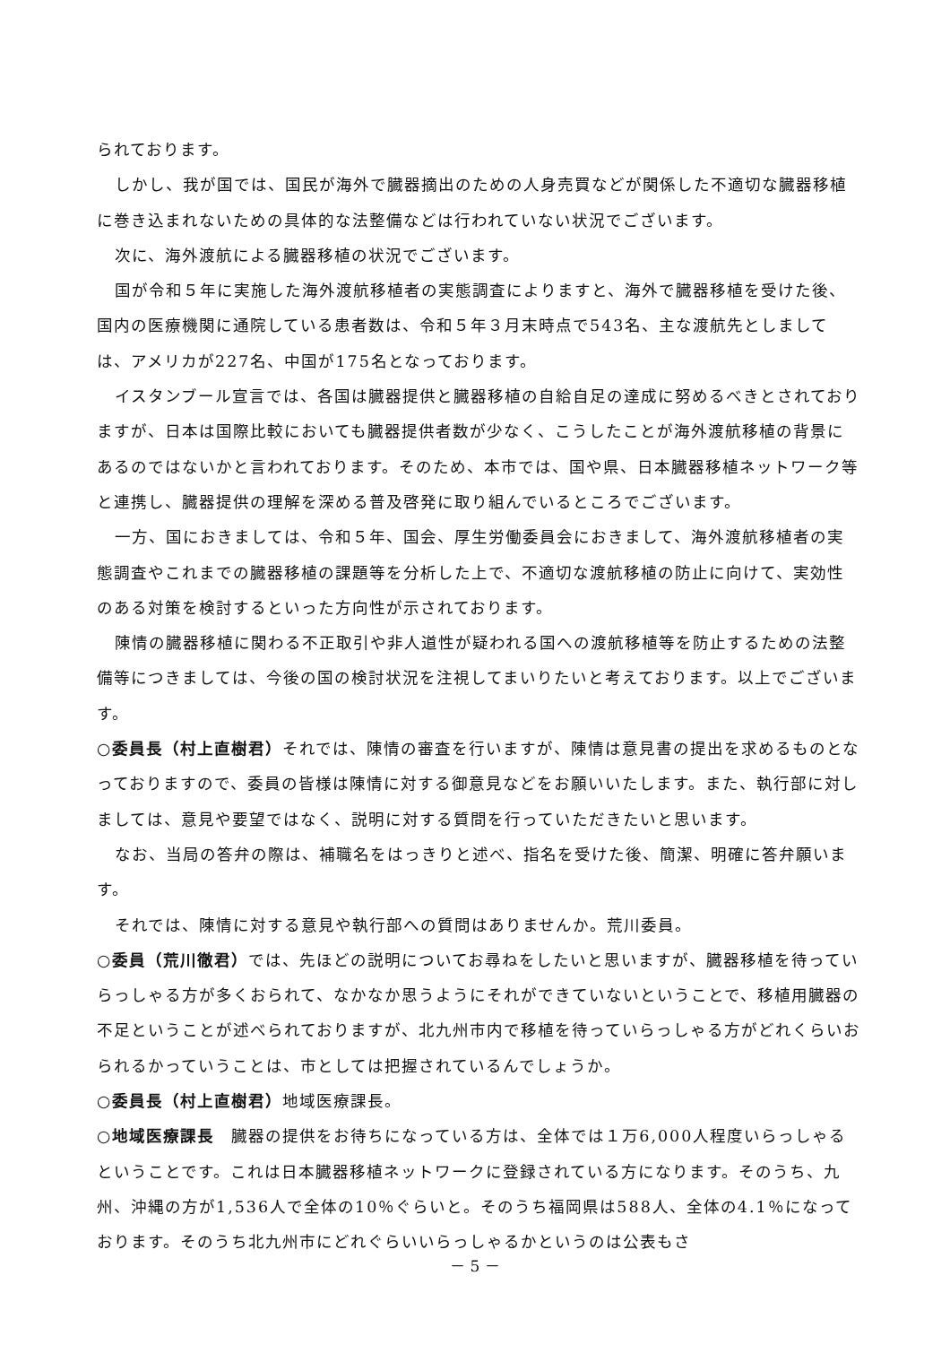られております。
しかし、我が国では、国民が海外で臓器摘出のための人身売買などが関係した不適切な臓器移植に巻き込まれないための具体的な法整備などは行われていない状況でございます。
次に、海外渡航による臓器移植の状況でございます。
国が令和５年に実施した海外渡航移植者の実態調査によりますと、海外で臓器移植を受けた後、国内の医療機関に通院している患者数は、令和５年３月末時点で543名、主な渡航先としましては、アメリカが227名、中国が175名となっております。
イスタンブール宣言では、各国は臓器提供と臓器移植の自給自足の達成に努めるべきとされておりますが、日本は国際比較においても臓器提供者数が少なく、こうしたことが海外渡航移植の背景にあるのではないかと言われております。そのため、本市では、国や県、日本臓器移植ネットワーク等と連携し、臓器提供の理解を深める普及啓発に取り組んでいるところでございます。
一方、国におきましては、令和５年、国会、厚生労働委員会におきまして、海外渡航移植者の実態調査やこれまでの臓器移植の課題等を分析した上で、不適切な渡航移植の防止に向けて、実効性のある対策を検討するといった方向性が示されております。
陳情の臓器移植に関わる不正取引や非人道性が疑われる国への渡航移植等を防止するための法整備等につきましては、今後の国の検討状況を注視してまいりたいと考えております。以上でございます。
○委員長（村上直樹君）それでは、陳情の審査を行いますが、陳情は意見書の提出を求めるものとなっておりますので、委員の皆様は陳情に対する御意見などをお願いいたします。また、執行部に対しましては、意見や要望ではなく、説明に対する質問を行っていただきたいと思います。
なお、当局の答弁の際は、補職名をはっきりと述べ、指名を受けた後、簡潔、明確に答弁願います。
それでは、陳情に対する意見や執行部への質問はありませんか。荒川委員。
○委員（荒川徹君）では、先ほどの説明についてお尋ねをしたいと思いますが、臓器移植を待っていらっしゃる方が多くおられて、なかなか思うようにそれができていないということで、移植用臓器の不足ということが述べられておりますが、北九州市内で移植を待っていらっしゃる方がどれくらいおられるかっていうことは、市としては把握されているんでしょうか。
○委員長（村上直樹君）地域医療課長。
○地域医療課長　臓器の提供をお待ちになっている方は、全体では１万6,000人程度いらっしゃるということです。これは日本臓器移植ネットワークに登録されている方になります。そのうち、九州、沖縄の方が1,536人で全体の10％ぐらいと。そのうち福岡県は588人、全体の4.1％になっております。そのうち北九州市にどれぐらいいらっしゃるかというのは公表もさ
－ 5 －